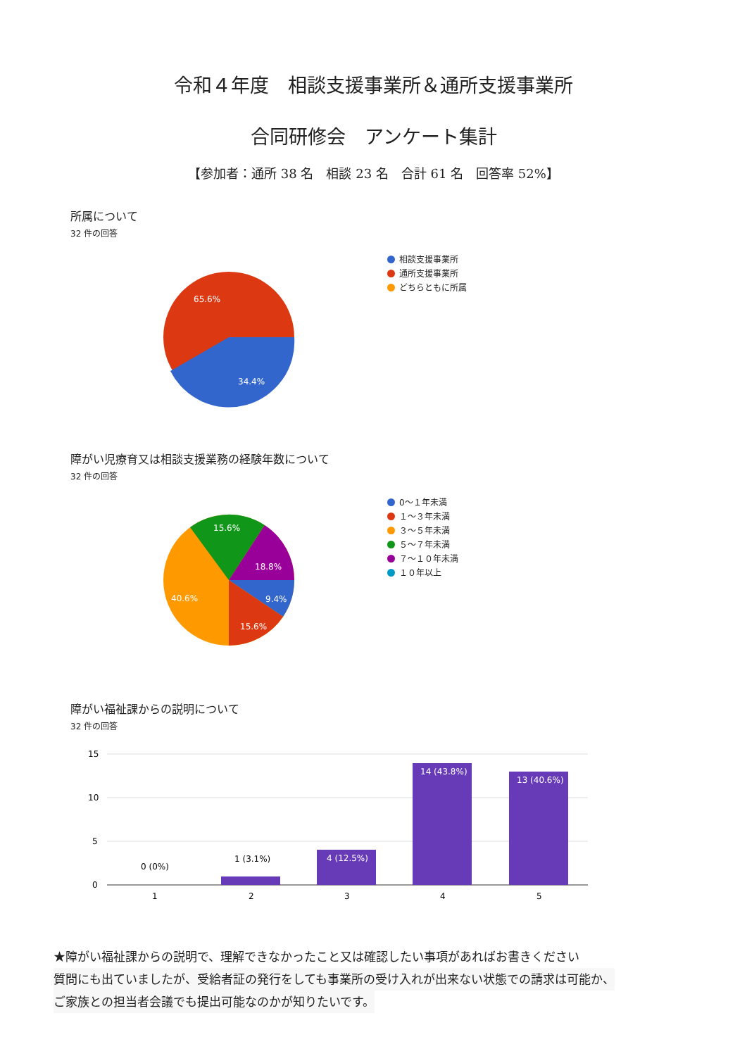令和４年度　相談支援事業所＆通所支援事業所
合同研修会　アンケート集計
【参加者：通所 38 名　相談 23 名　合計 61 名　回答率 52%】
所属について
32 件の回答
65.6%
34.4%
相談支援事業所
通所支援事業所
どちらともに所属
障がい児療育又は相談支援業務の経験年数について
32 件の回答
15.6%
18.8%
40.6%
9.4%
15.6%
0～１年未満
１～３年未満
３～５年未満
５～７年未満
７～１０年未満
１０年以上
障がい福祉課からの説明について
32 件の回答
15
10
5
0
0 (0%)
1 (3.1%)
4 (12.5%)
14 (43.8%)
13 (40.6%)
1
2
3
4
5
★障がい福祉課からの説明で、理解できなかったこと又は確認したい事項があればお書きください
質問にも出ていましたが、受給者証の発行をしても事業所の受け入れが出来ない状態での請求は可能か、
ご家族との担当者会議でも提出可能なのかが知りたいです。